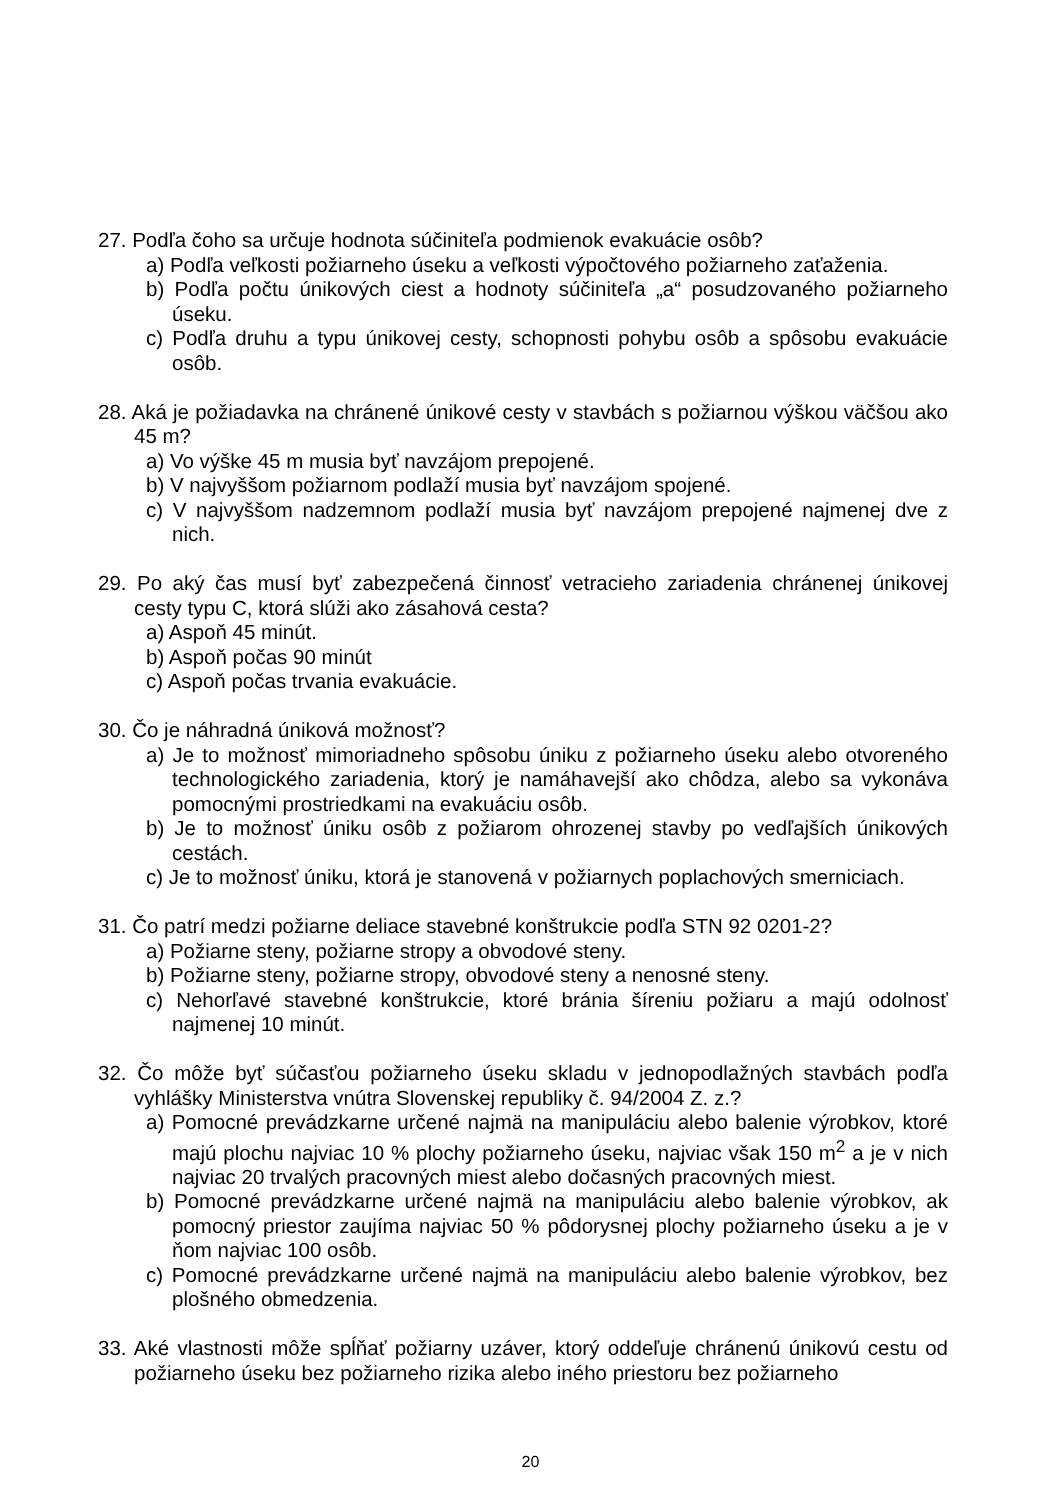27. Podľa čoho sa určuje hodnota súčiniteľa podmienok evakuácie osôb?
a) Podľa veľkosti požiarneho úseku a veľkosti výpočtového požiarneho zaťaženia.
b) Podľa počtu únikových ciest a hodnoty súčiniteľa „a“ posudzovaného požiarneho úseku.
c) Podľa druhu a typu únikovej cesty, schopnosti pohybu osôb a spôsobu evakuácie osôb.
28. Aká je požiadavka na chránené únikové cesty v stavbách s požiarnou výškou väčšou ako 45 m?
a) Vo výške 45 m musia byť navzájom prepojené.
b) V najvyššom požiarnom podlaží musia byť navzájom spojené.
c) V najvyššom nadzemnom podlaží musia byť navzájom prepojené najmenej dve z nich.
29. Po aký čas musí byť zabezpečená činnosť vetracieho zariadenia chránenej únikovej cesty typu C, ktorá slúži ako zásahová cesta?
a) Aspoň 45 minút.
b) Aspoň počas 90 minút
c) Aspoň počas trvania evakuácie.
30. Čo je náhradná úniková možnosť?
a) Je to možnosť mimoriadneho spôsobu úniku z požiarneho úseku alebo otvoreného technologického zariadenia, ktorý je namáhavejší ako chôdza, alebo sa vykonáva pomocnými prostriedkami na evakuáciu osôb.
b) Je to možnosť úniku osôb z požiarom ohrozenej stavby po vedľajších únikových cestách.
c) Je to možnosť úniku, ktorá je stanovená v požiarnych poplachových smerniciach.
31. Čo patrí medzi požiarne deliace stavebné konštrukcie podľa STN 92 0201-2?
a) Požiarne steny, požiarne stropy a obvodové steny.
b) Požiarne steny, požiarne stropy, obvodové steny a nenosné steny.
c) Nehorľavé stavebné konštrukcie, ktoré bránia šíreniu požiaru a majú odolnosť najmenej 10 minút.
32. Čo môže byť súčasťou požiarneho úseku skladu v jednopodlažných stavbách podľa vyhlášky Ministerstva vnútra Slovenskej republiky č. 94/2004 Z. z.?
a) Pomocné prevádzkarne určené najmä na manipuláciu alebo balenie výrobkov, ktoré majú plochu najviac 10 % plochy požiarneho úseku, najviac však 150 m<sup>2</sup> a je v nich najviac 20 trvalých pracovných miest alebo dočasných pracovných miest.
b) Pomocné prevádzkarne určené najmä na manipuláciu alebo balenie výrobkov, ak pomocný priestor zaujíma najviac 50 % pôdorysnej plochy požiarneho úseku a je v ňom najviac 100 osôb.
c) Pomocné prevádzkarne určené najmä na manipuláciu alebo balenie výrobkov, bez plošného obmedzenia.
33. Aké vlastnosti môže spĺňať požiarny uzáver, ktorý oddeľuje chránenú únikovú cestu od požiarneho úseku bez požiarneho rizika alebo iného priestoru bez požiarneho
20